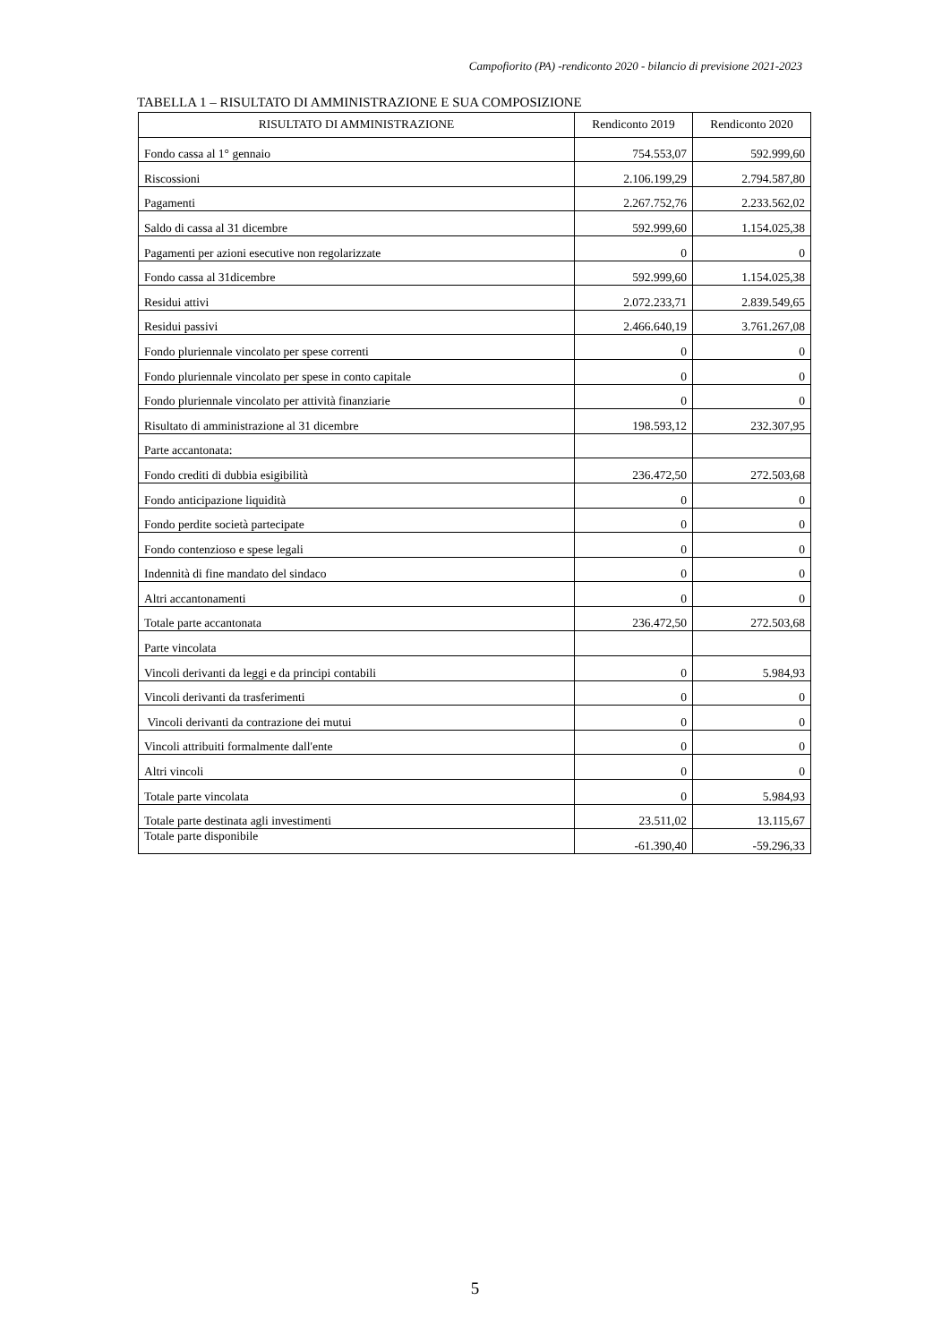Campofiorito (PA) -rendiconto 2020 - bilancio di previsione 2021-2023
TABELLA 1 – RISULTATO DI AMMINISTRAZIONE E SUA COMPOSIZIONE
| RISULTATO DI AMMINISTRAZIONE | Rendiconto 2019 | Rendiconto 2020 |
| --- | --- | --- |
| Fondo cassa al 1° gennaio | 754.553,07 | 592.999,60 |
| Riscossioni | 2.106.199,29 | 2.794.587,80 |
| Pagamenti | 2.267.752,76 | 2.233.562,02 |
| Saldo di cassa al 31 dicembre | 592.999,60 | 1.154.025,38 |
| Pagamenti per azioni esecutive non regolarizzate | 0 | 0 |
| Fondo cassa al 31dicembre | 592.999,60 | 1.154.025,38 |
| Residui attivi | 2.072.233,71 | 2.839.549,65 |
| Residui passivi | 2.466.640,19 | 3.761.267,08 |
| Fondo pluriennale vincolato per spese correnti | 0 | 0 |
| Fondo pluriennale vincolato per spese in conto capitale | 0 | 0 |
| Fondo pluriennale vincolato per attività finanziarie | 0 | 0 |
| Risultato di amministrazione al 31 dicembre | 198.593,12 | 232.307,95 |
| Parte accantonata: | | |
| Fondo crediti di dubbia esigibilità | 236.472,50 | 272.503,68 |
| Fondo anticipazione liquidità | 0 | 0 |
| Fondo perdite società partecipate | 0 | 0 |
| Fondo contenzioso e spese legali | 0 | 0 |
| Indennità di fine mandato del sindaco | 0 | 0 |
| Altri accantonamenti | 0 | 0 |
| Totale parte accantonata | 236.472,50 | 272.503,68 |
| Parte vincolata | | |
| Vincoli derivanti da leggi e da principi contabili | 0 | 5.984,93 |
| Vincoli derivanti da trasferimenti | 0 | 0 |
| Vincoli derivanti da contrazione dei mutui | 0 | 0 |
| Vincoli attribuiti formalmente dall'ente | 0 | 0 |
| Altri vincoli | 0 | 0 |
| Totale parte vincolata | 0 | 5.984,93 |
| Totale parte destinata agli investimenti | 23.511,02 | 13.115,67 |
| Totale parte disponibile | -61.390,40 | -59.296,33 |
5